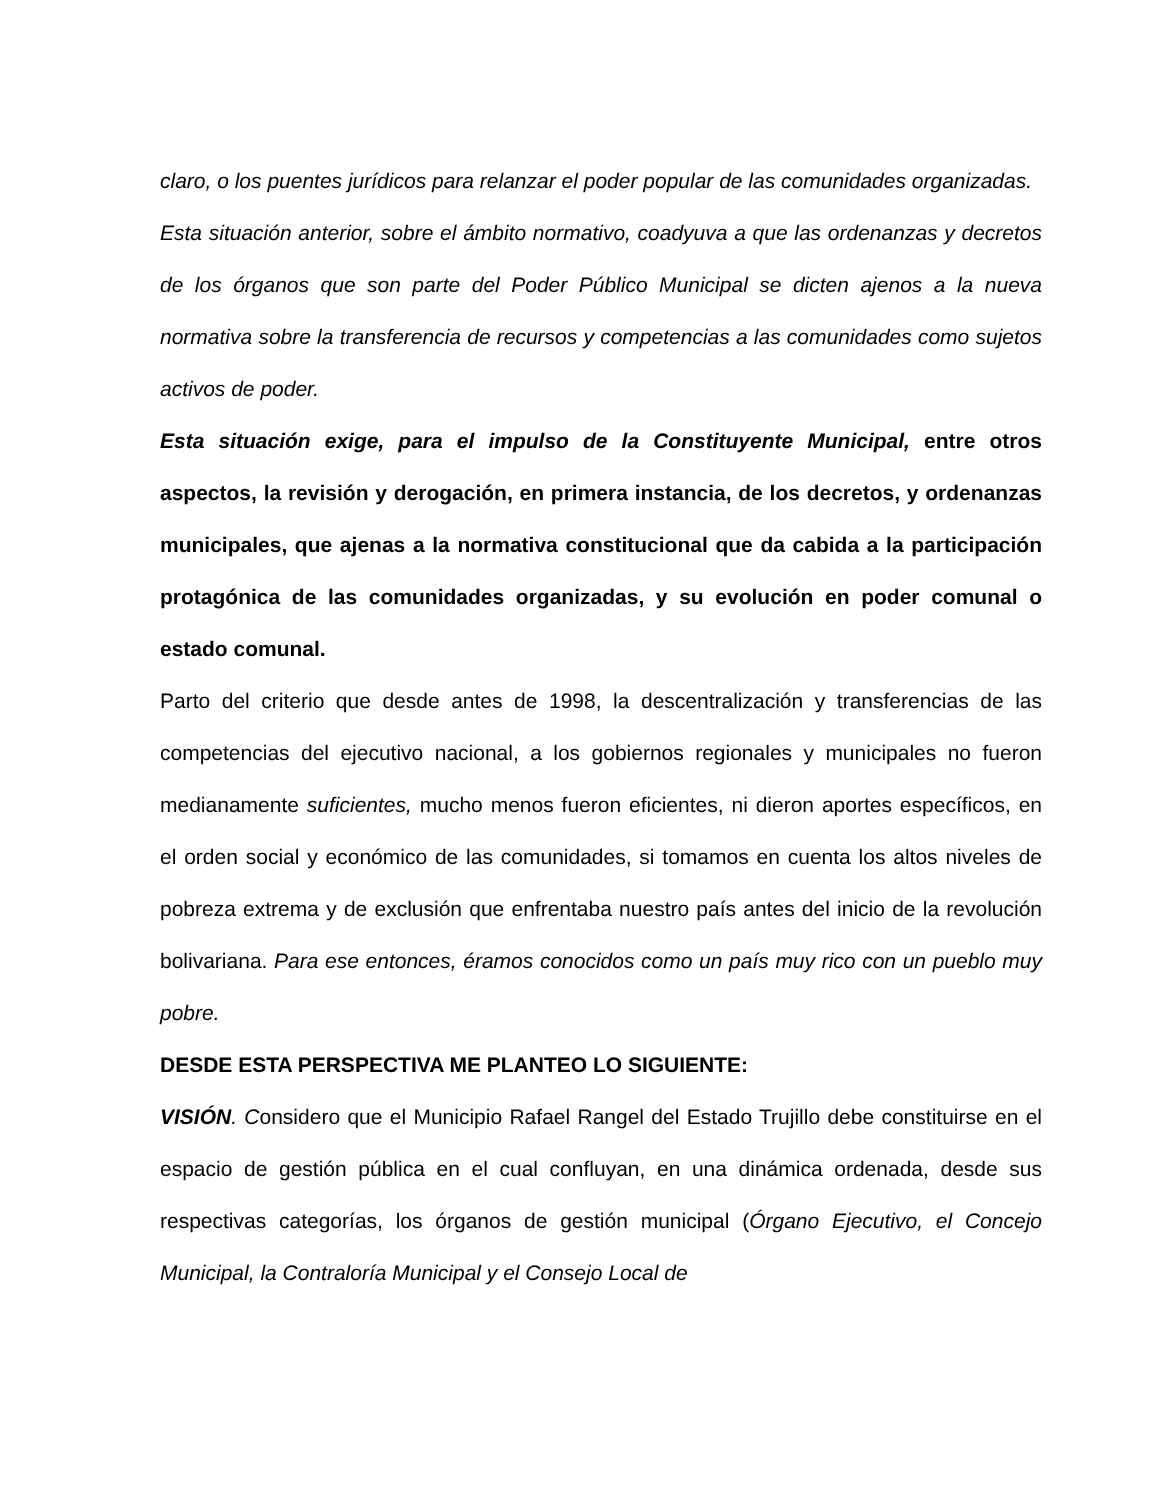claro, o los puentes jurídicos para relanzar el poder popular de las comunidades organizadas.
Esta situación anterior, sobre el ámbito normativo, coadyuva a que las ordenanzas y decretos de los órganos que son parte del Poder Público Municipal se dicten ajenos a la nueva normativa sobre la transferencia de recursos y competencias a las comunidades como sujetos activos de poder.
Esta situación exige, para el impulso de la Constituyente Municipal, entre otros aspectos, la revisión y derogación, en primera instancia, de los decretos, y ordenanzas municipales, que ajenas a la normativa constitucional que da cabida a la participación protagónica de las comunidades organizadas, y su evolución en poder comunal o estado comunal.
Parto del criterio que desde antes de 1998, la descentralización y transferencias de las competencias del ejecutivo nacional, a los gobiernos regionales y municipales no fueron medianamente suficientes, mucho menos fueron eficientes, ni dieron aportes específicos, en el orden social y económico de las comunidades, si tomamos en cuenta los altos niveles de pobreza extrema y de exclusión que enfrentaba nuestro país antes del inicio de la revolución bolivariana. Para ese entonces, éramos conocidos como un país muy rico con un pueblo muy pobre.
DESDE ESTA PERSPECTIVA ME PLANTEO LO SIGUIENTE:
VISIÓN. Considero que el Municipio Rafael Rangel del Estado Trujillo debe constituirse en el espacio de gestión pública en el cual confluyan, en una dinámica ordenada, desde sus respectivas categorías, los órganos de gestión municipal (Órgano Ejecutivo, el Concejo Municipal, la Contraloría Municipal y el Consejo Local de